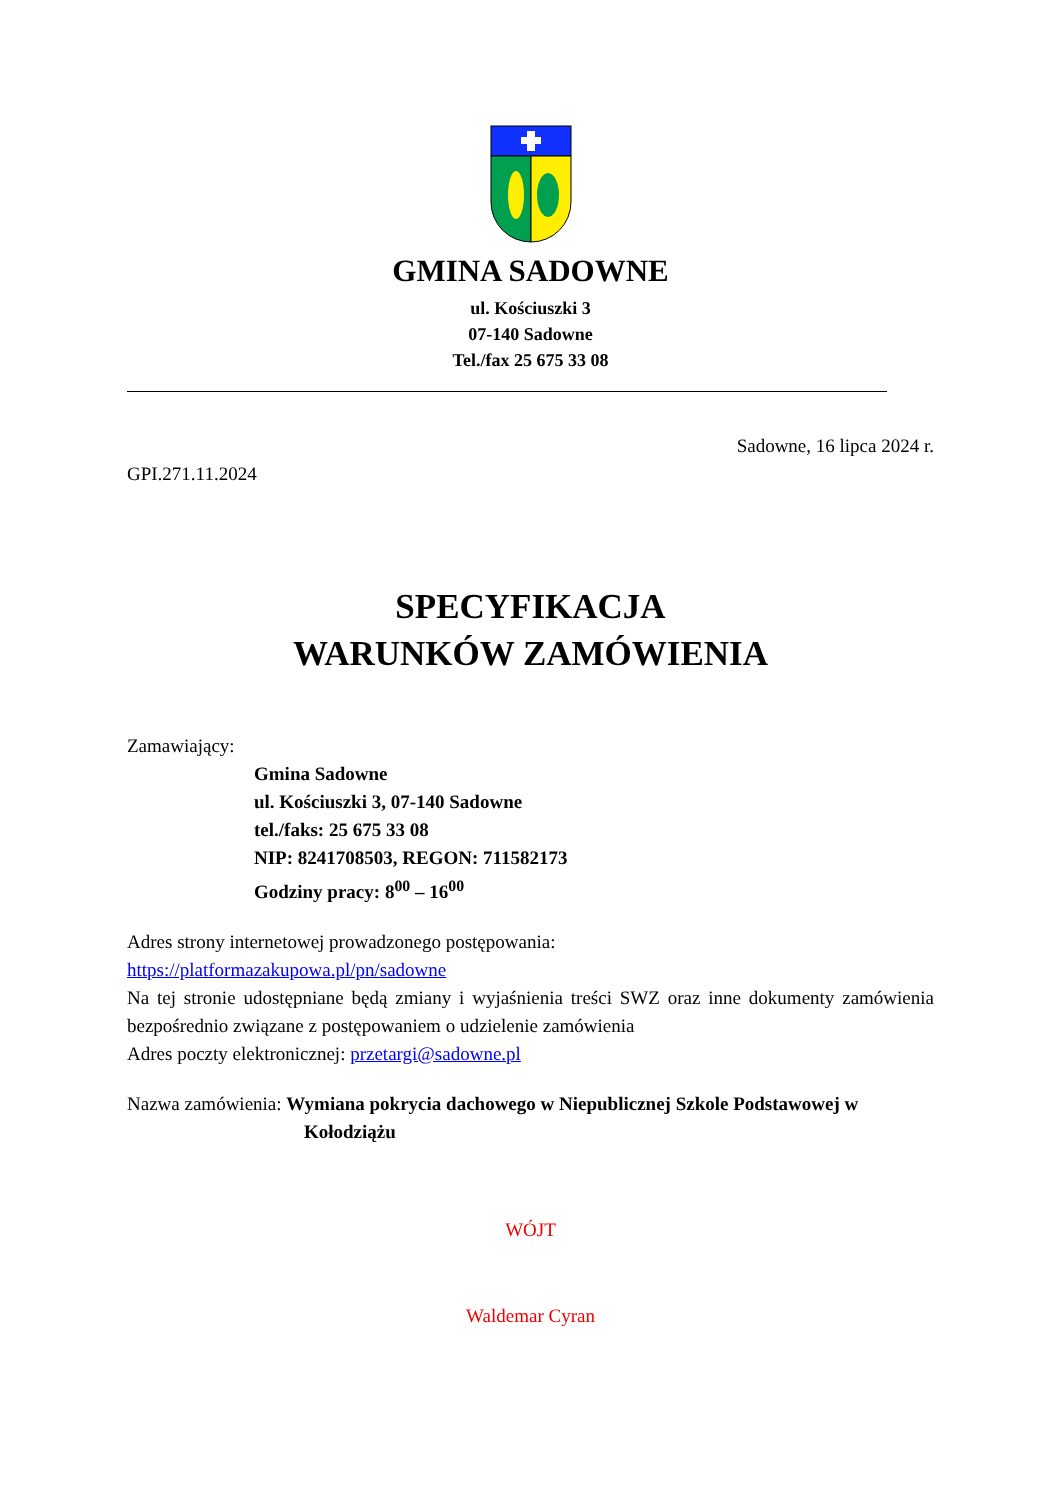GMINA SADOWNE
ul. Kościuszki 3
07-140 Sadowne
Tel./fax 25 675 33 08
Sadowne, 16 lipca 2024 r.
GPI.271.11.2024
SPECYFIKACJA
WARUNKÓW ZAMÓWIENIA
Zamawiający:
Gmina Sadowne
ul. Kościuszki 3, 07-140 Sadowne
tel./faks: 25 675 33 08
NIP: 8241708503, REGON: 711582173
Godziny pracy: 8<sup>00</sup> – 16<sup>00</sup>
Adres strony internetowej prowadzonego postępowania:
https://platformazakupowa.pl/pn/sadowne
Na tej stronie udostępniane będą zmiany i wyjaśnienia treści SWZ oraz inne dokumenty zamówienia bezpośrednio związane z postępowaniem o udzielenie zamówienia
Adres poczty elektronicznej: przetargi@sadowne.pl
Nazwa zamówienia: Wymiana pokrycia dachowego w Niepublicznej Szkole Podstawowej w Kołodziążu
WÓJT
Waldemar Cyran